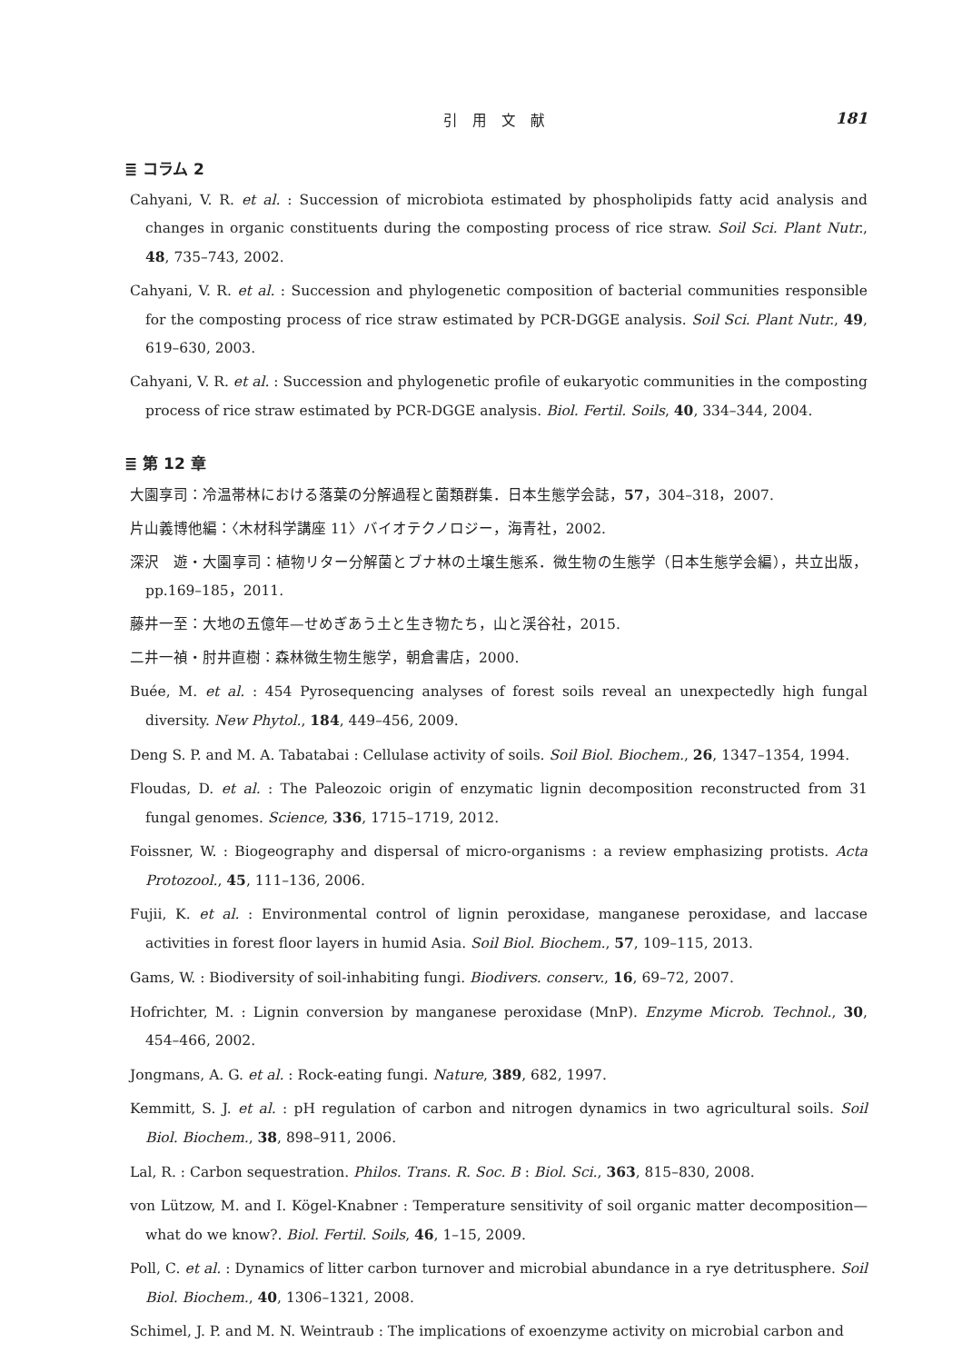引　用　文　献 181
≣ コラム 2
Cahyani, V. R. et al. : Succession of microbiota estimated by phospholipids fatty acid analysis and changes in organic constituents during the composting process of rice straw. Soil Sci. Plant Nutr., 48, 735–743, 2002.
Cahyani, V. R. et al. : Succession and phylogenetic composition of bacterial communities responsible for the composting process of rice straw estimated by PCR-DGGE analysis. Soil Sci. Plant Nutr., 49, 619–630, 2003.
Cahyani, V. R. et al. : Succession and phylogenetic profile of eukaryotic communities in the composting process of rice straw estimated by PCR-DGGE analysis. Biol. Fertil. Soils, 40, 334–344, 2004.
≣ 第 12 章
大園享司：冷温帯林における落葉の分解過程と菌類群集．日本生態学会誌，57，304–318，2007.
片山義博他編：〈木材科学講座 11〉バイオテクノロジー，海青社，2002.
深沢　遊・大園享司：植物リター分解菌とブナ林の土壌生態系．微生物の生態学（日本生態学会編），共立出版，pp.169–185，2011.
藤井一至：大地の五億年—せめぎあう土と生き物たち，山と渓谷社，2015.
二井一禎・肘井直樹：森林微生物生態学，朝倉書店，2000.
Buée, M. et al. : 454 Pyrosequencing analyses of forest soils reveal an unexpectedly high fungal diversity. New Phytol., 184, 449–456, 2009.
Deng S. P. and M. A. Tabatabai : Cellulase activity of soils. Soil Biol. Biochem., 26, 1347–1354, 1994.
Floudas, D. et al. : The Paleozoic origin of enzymatic lignin decomposition reconstructed from 31 fungal genomes. Science, 336, 1715–1719, 2012.
Foissner, W. : Biogeography and dispersal of micro-organisms : a review emphasizing protists. Acta Protozool., 45, 111–136, 2006.
Fujii, K. et al. : Environmental control of lignin peroxidase, manganese peroxidase, and laccase activities in forest floor layers in humid Asia. Soil Biol. Biochem., 57, 109–115, 2013.
Gams, W. : Biodiversity of soil-inhabiting fungi. Biodivers. conserv., 16, 69–72, 2007.
Hofrichter, M. : Lignin conversion by manganese peroxidase (MnP). Enzyme Microb. Technol., 30, 454–466, 2002.
Jongmans, A. G. et al. : Rock-eating fungi. Nature, 389, 682, 1997.
Kemmitt, S. J. et al. : pH regulation of carbon and nitrogen dynamics in two agricultural soils. Soil Biol. Biochem., 38, 898–911, 2006.
Lal, R. : Carbon sequestration. Philos. Trans. R. Soc. B : Biol. Sci., 363, 815–830, 2008.
von Lützow, M. and I. Kögel-Knabner : Temperature sensitivity of soil organic matter decomposition—what do we know?. Biol. Fertil. Soils, 46, 1–15, 2009.
Poll, C. et al. : Dynamics of litter carbon turnover and microbial abundance in a rye detritusphere. Soil Biol. Biochem., 40, 1306–1321, 2008.
Schimel, J. P. and M. N. Weintraub : The implications of exoenzyme activity on microbial carbon and